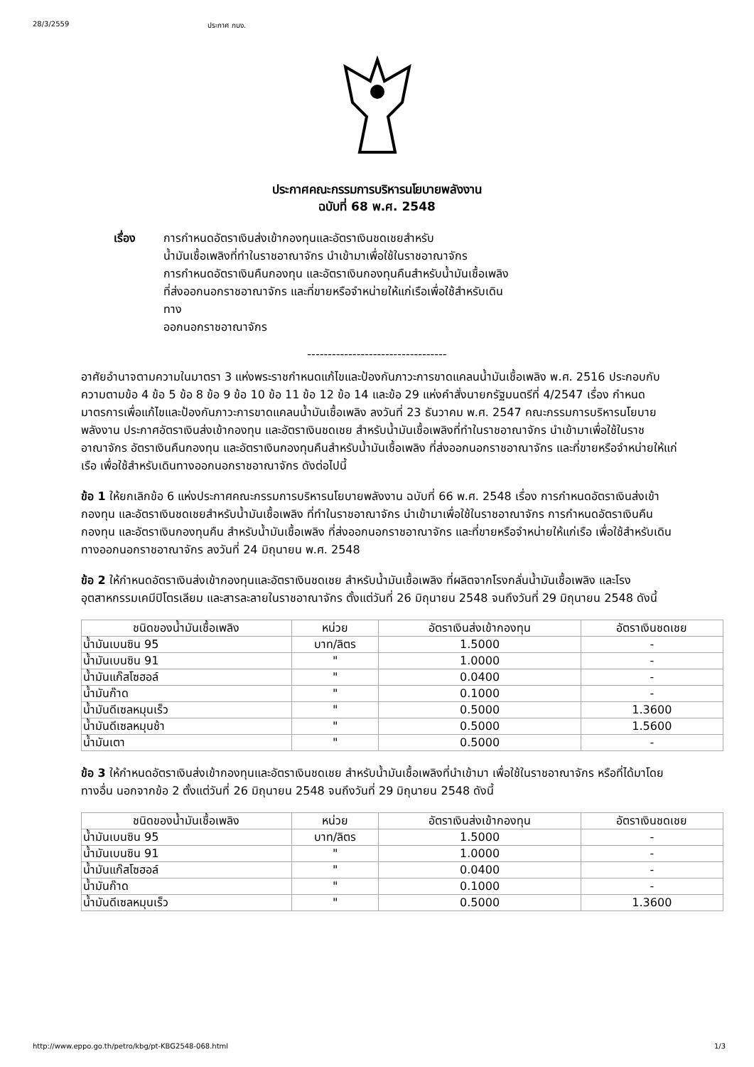28/3/2559 ประกาศ กบง.
ประกาศคณะกรรมการบริหารนโยบายพลังงาน
ฉบับที่ 68 พ.ศ. 2548
เรื่อง การกำหนดอัตราเงินส่งเข้ากองทุนและอัตราเงินชดเชยสำหรับ
น้ำมันเชื้อเพลิงที่ทำในราชอาณาจักร นำเข้ามาเพื่อใช้ในราชอาณาจักร
การกำหนดอัตราเงินคืนกองทุน และอัตราเงินกองทุนคืนสำหรับน้ำมันเชื้อเพลิง
ที่ส่งออกนอกราชอาณาจักร และที่ขายหรือจำหน่ายให้แก่เรือเพื่อใช้สำหรับเดิน
ทาง
ออกนอกราชอาณาจักร
----------------------------------
อาศัยอำนาจตามความในมาตรา 3 แห่งพระราชกำหนดแก้ไขและป้องกันภาวะการขาดแคลนน้ำมันเชื้อเพลิง พ.ศ. 2516 ประกอบกับความตามข้อ 4 ข้อ 5 ข้อ 8 ข้อ 9 ข้อ 10 ข้อ 11 ข้อ 12 ข้อ 14 และข้อ 29 แห่งคำสั่งนายกรัฐมนตรีที่ 4/2547 เรื่อง กำหนดมาตรการเพื่อแก้ไขและป้องกันภาวะการขาดแคลนน้ำมันเชื้อเพลิง ลงวันที่ 23 ธันวาคม พ.ศ. 2547 คณะกรรมการบริหารนโยบายพลังงาน ประกาศอัตราเงินส่งเข้ากองทุน และอัตราเงินชดเชย สำหรับน้ำมันเชื้อเพลิงที่ทำในราชอาณาจักร นำเข้ามาเพื่อใช้ในราชอาณาจักร อัตราเงินคืนกองทุน และอัตราเงินกองทุนคืนสำหรับน้ำมันเชื้อเพลิง ที่ส่งออกนอกราชอาณาจักร และที่ขายหรือจำหน่ายให้แก่เรือ เพื่อใช้สำหรับเดินทางออกนอกราชอาณาจักร ดังต่อไปนี้
ข้อ 1 ให้ยกเลิกข้อ 6 แห่งประกาศคณะกรรมการบริหารนโยบายพลังงาน ฉบับที่ 66 พ.ศ. 2548 เรื่อง การกำหนดอัตราเงินส่งเข้ากองทุน และอัตราเงินชดเชยสำหรับน้ำมันเชื้อเพลิง ที่ทำในราชอาณาจักร นำเข้ามาเพื่อใช้ในราชอาณาจักร การกำหนดอัตราเงินคืนกองทุน และอัตราเงินกองทุนคืน สำหรับน้ำมันเชื้อเพลิง ที่ส่งออกนอกราชอาณาจักร และที่ขายหรือจำหน่ายให้แก่เรือ เพื่อใช้สำหรับเดินทางออกนอกราชอาณาจักร ลงวันที่ 24 มิถุนายน พ.ศ. 2548
ข้อ 2 ให้กำหนดอัตราเงินส่งเข้ากองทุนและอัตราเงินชดเชย สำหรับน้ำมันเชื้อเพลิง ที่ผลิตจากโรงกลั่นน้ำมันเชื้อเพลิง และโรงอุตสาหกรรมเคมีปิโตรเลียม และสารละลายในราชอาณาจักร ตั้งแต่วันที่ 26 มิถุนายน 2548 จนถึงวันที่ 29 มิถุนายน 2548 ดังนี้
| ชนิดของน้ำมันเชื้อเพลิง | หน่วย | อัตราเงินส่งเข้ากองทุน | อัตราเงินชดเชย |
| --- | --- | --- | --- |
| น้ำมันเบนซิน 95 | บาท/ลิตร | 1.5000 | - |
| น้ำมันเบนซิน 91 | " | 1.0000 | - |
| น้ำมันแก๊สโซฮอล์ | " | 0.0400 | - |
| น้ำมันก๊าด | " | 0.1000 | - |
| น้ำมันดีเซลหมุนเร็ว | " | 0.5000 | 1.3600 |
| น้ำมันดีเซลหมุนช้า | " | 0.5000 | 1.5600 |
| น้ำมันเตา | " | 0.5000 | - |
ข้อ 3 ให้กำหนดอัตราเงินส่งเข้ากองทุนและอัตราเงินชดเชย สำหรับน้ำมันเชื้อเพลิงที่นำเข้ามา เพื่อใช้ในราชอาณาจักร หรือที่ได้มาโดยทางอื่น นอกจากข้อ 2 ตั้งแต่วันที่ 26 มิถุนายน 2548 จนถึงวันที่ 29 มิถุนายน 2548 ดังนี้
| ชนิดของน้ำมันเชื้อเพลิง | หน่วย | อัตราเงินส่งเข้ากองทุน | อัตราเงินชดเชย |
| --- | --- | --- | --- |
| น้ำมันเบนซิน 95 | บาท/ลิตร | 1.5000 | - |
| น้ำมันเบนซิน 91 | " | 1.0000 | - |
| น้ำมันแก๊สโซฮอล์ | " | 0.0400 | - |
| น้ำมันก๊าด | " | 0.1000 | - |
| น้ำมันดีเซลหมุนเร็ว | " | 0.5000 | 1.3600 |
http://www.eppo.go.th/petro/kbg/pt-KBG2548-068.html 1/3